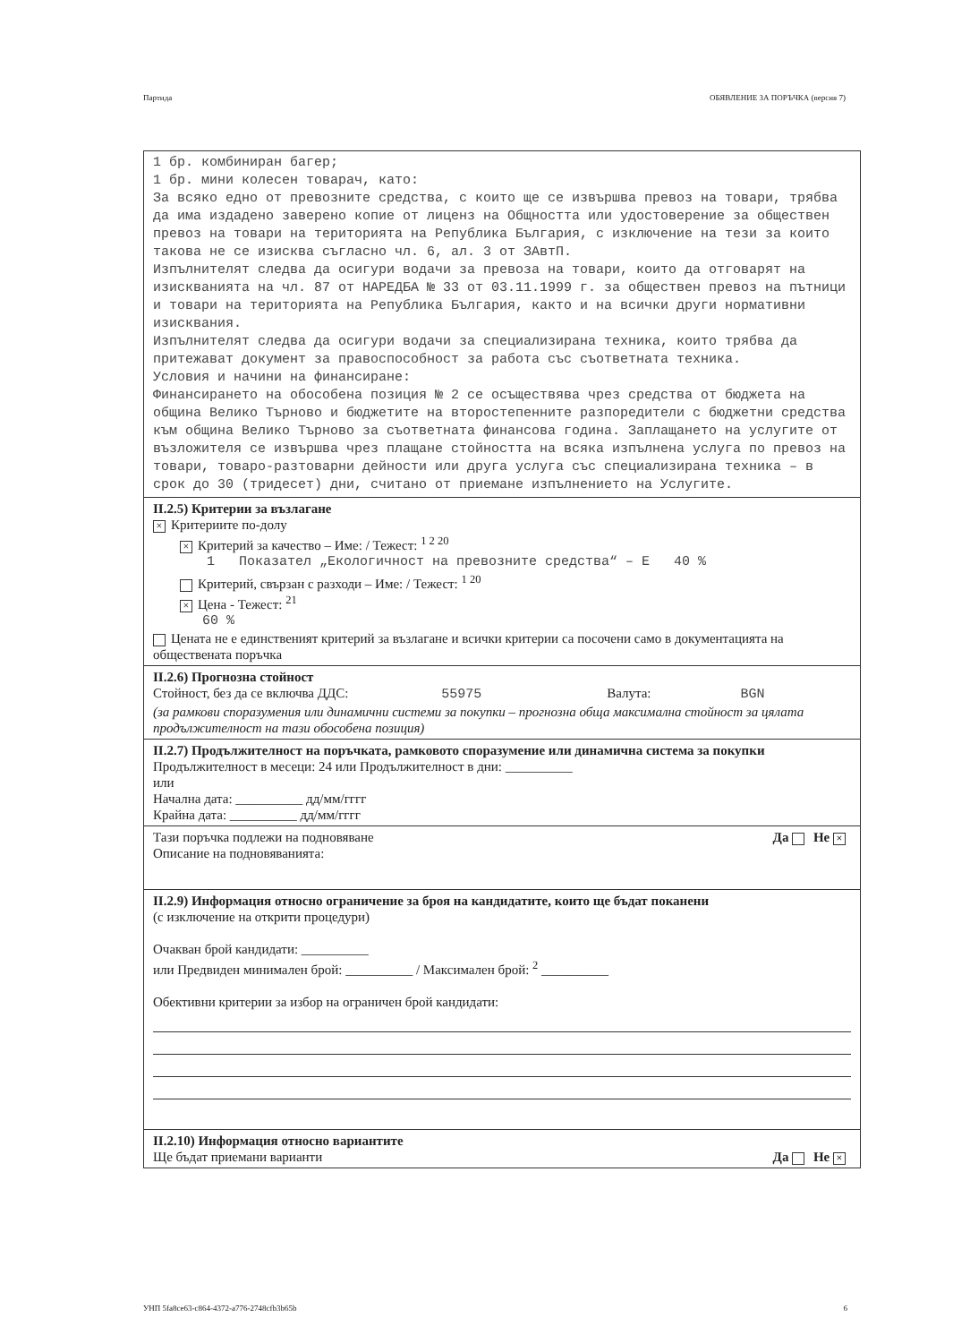Партида ОБЯВЛЕНИЕ ЗА ПОРЪЧКА (версия 7)
1 бр. комбиниран багер;
1 бр. мини колесен товарач, като:
За всяко едно от превозните средства, с които ще се извършва превоз на товари, трябва да има издадено заверено копие от лиценз на Общността или удостоверение за обществен превоз на товари на територията на Република България, с изключение на тези за които такова не се изисква съгласно чл. 6, ал. 3 от ЗАвтП.
Изпълнителят следва да осигури водачи за превоза на товари, които да отговарят на изискванията на чл. 87 от НАРЕДБА № 33 от 03.11.1999 г. за обществен превоз на пътници и товари на територията на Република България, както и на всички други нормативни изисквания.
Изпълнителят следва да осигури водачи за специализирана техника, които трябва да притежават документ за правоспособност за работа със съответната техника.
Условия и начини на финансиране:
Финансирането на обособена позиция № 2 се осъществява чрез средства от бюджета на община Велико Търново и бюджетите на второстепенните разпоредители с бюджетни средства към община Велико Търново за съответната финансова година. Заплащането на услугите от възложителя се извършва чрез плащане стойността на всяка изпълнена услуга по превоз на товари, товаро-разтоварни дейности или друга услуга със специализирана техника – в срок до 30 (тридесет) дни, считано от приемане изпълнението на Услугите.
II.2.5) Критерии за възлагане
× Критериите по-долу
× Критерий за качество – Име: / Тежест: <sup>1 2 20</sup>
1 Показател „Екологичност на превозните средства“ – Е 40 %
Критерий, свързан с разходи – Име: / Тежест: <sup>1 20</sup>
× Цена - Тежест: <sup>21</sup>
60 %
Цената не е единственият критерий за възлагане и всички критерии са посочени само в документацията на обществената поръчка
II.2.6) Прогнозна стойност
Стойност, без да се включва ДДС: 55975 Валута: BGN
(за рамкови споразумения или динамични системи за покупки – прогнозна обща максимална стойност за цялата продължителност на тази обособена позиция)
II.2.7) Продължителност на поръчката, рамковото споразумение или динамична система за покупки
Продължителност в месеци: 24 или Продължителност в дни: __________
или
Начална дата: __________ дд/мм/гггг
Крайна дата: __________ дд/мм/гггг
Да Не × Тази поръчка подлежи на подновяване
Описание на подновяванията:
II.2.9) Информация относно ограничение за броя на кандидатите, които ще бъдат поканени
(с изключение на открити процедури)
Очакван брой кандидати: __________
или Предвиден минимален брой: __________ / Максимален брой: <sup>2</sup> __________
Обективни критерии за избор на ограничен брой кандидати:
II.2.10) Информация относно вариантите
Да Не × Ще бъдат приемани варианти
УНП 5fa8ce63-c864-4372-a776-2748cfb3b65b 6